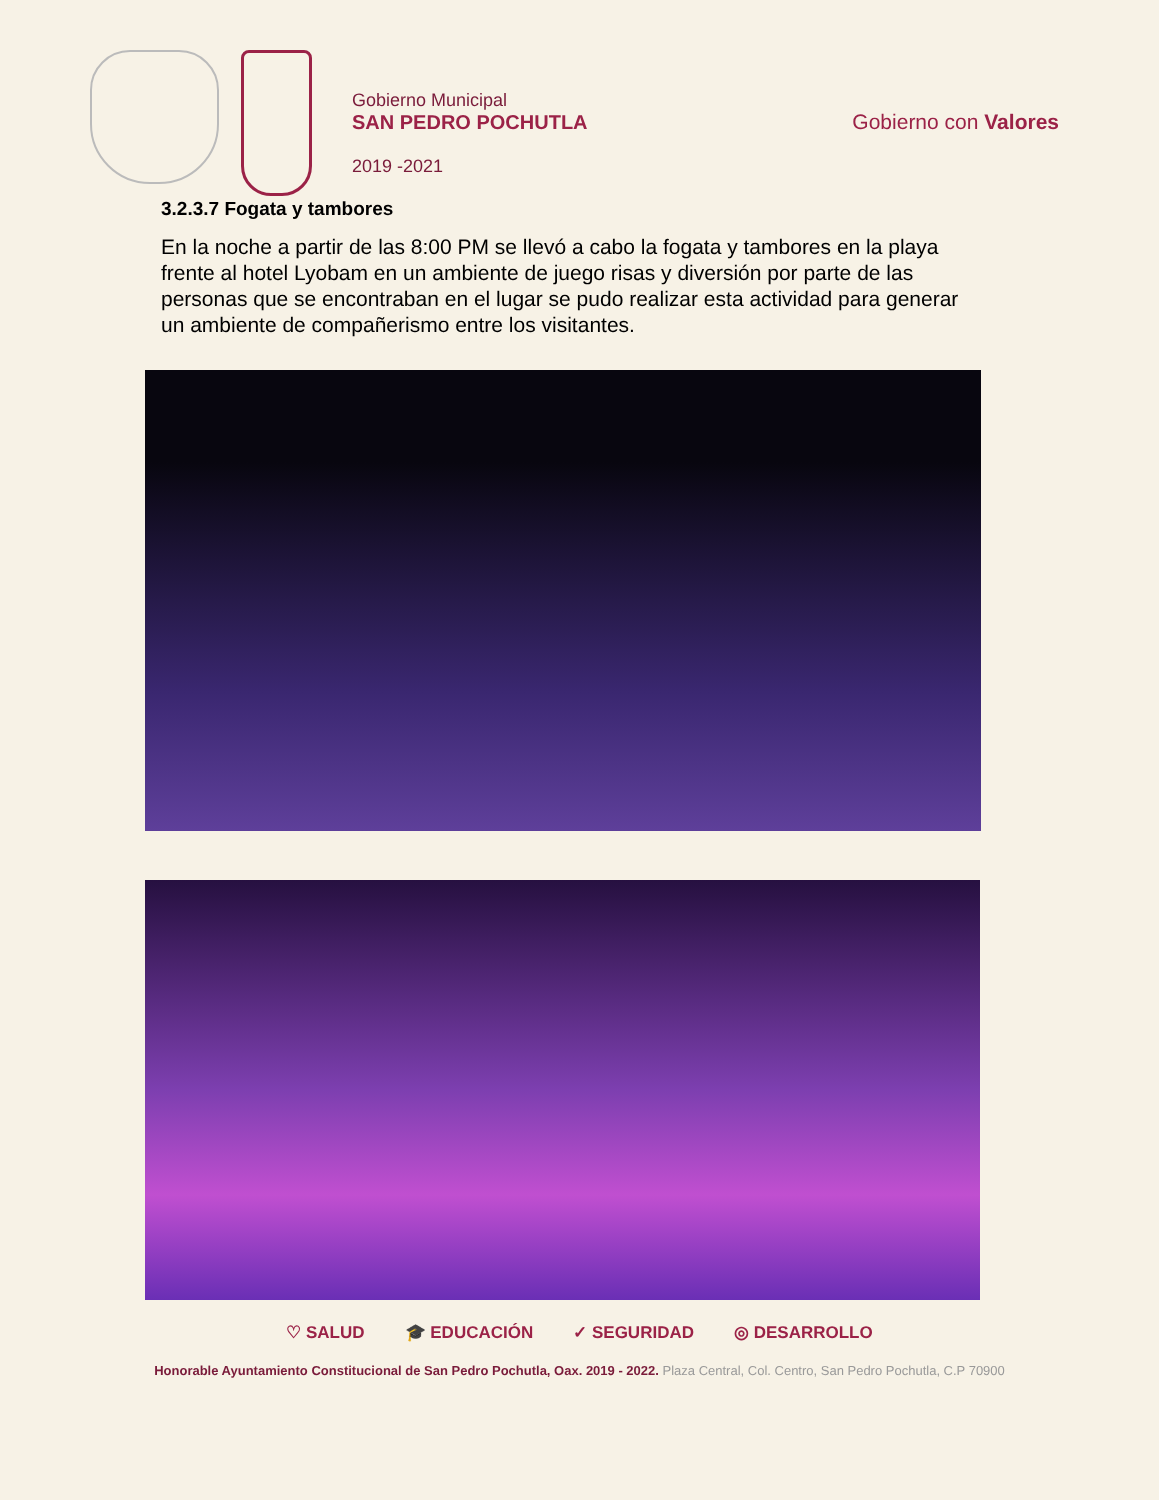Gobierno Municipal
SAN PEDRO POCHUTLA
2019 -2021
Gobierno con Valores
3.2.3.7 Fogata y tambores
En la noche a partir de las 8:00 PM se llevó a cabo la fogata y tambores en la playa frente al hotel Lyobam en un ambiente de juego risas y diversión por parte de las personas que se encontraban en el lugar se pudo realizar esta actividad para generar un ambiente de compañerismo entre los visitantes.
♡ SALUD 🎓 EDUCACIÓN ✓ SEGURIDAD ◎ DESARROLLO
Honorable Ayuntamiento Constitucional de San Pedro Pochutla, Oax. 2019 - 2022. Plaza Central, Col. Centro, San Pedro Pochutla, C.P 70900